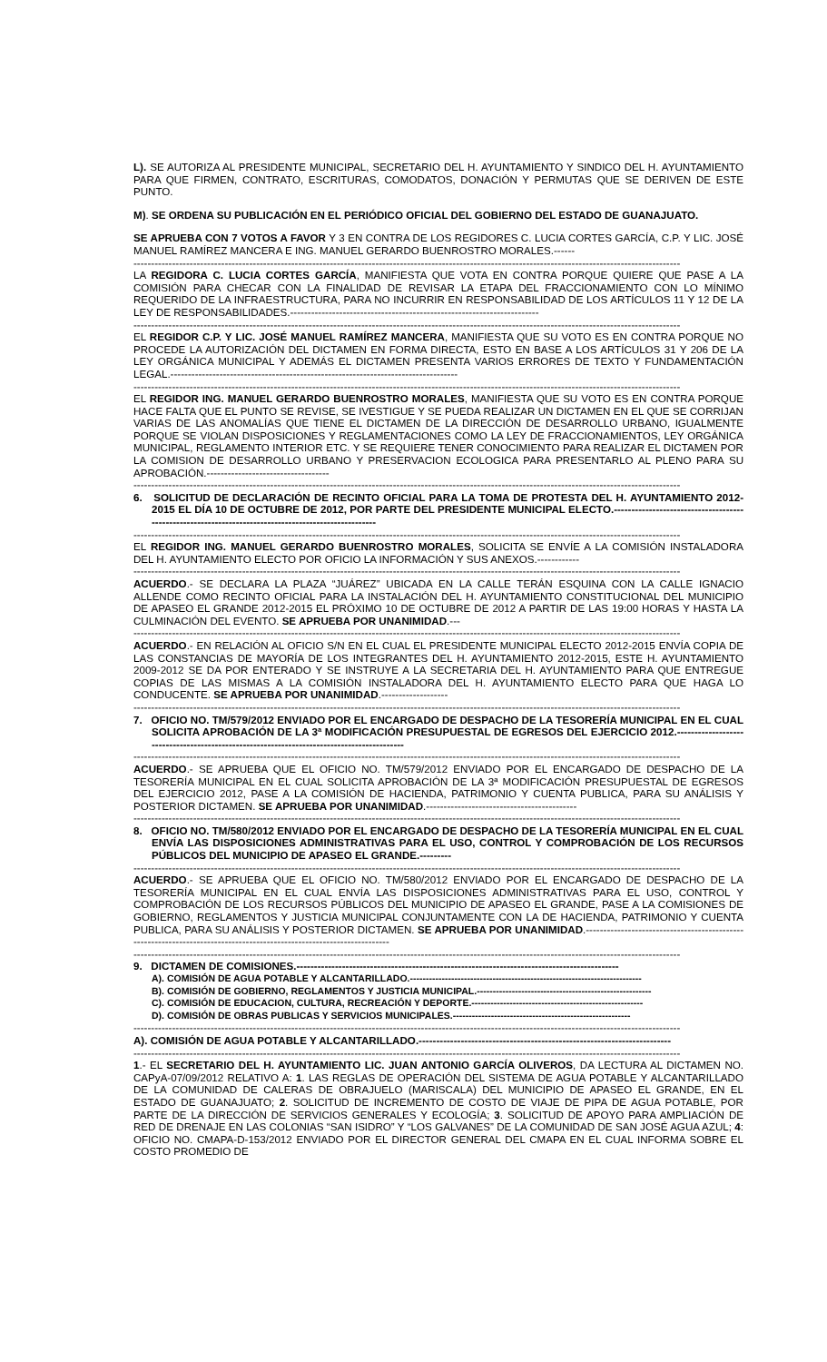L). SE AUTORIZA AL PRESIDENTE MUNICIPAL, SECRETARIO DEL H. AYUNTAMIENTO Y SINDICO DEL H. AYUNTAMIENTO PARA QUE FIRMEN, CONTRATO, ESCRITURAS, COMODATOS, DONACIÓN Y PERMUTAS QUE SE DERIVEN DE ESTE PUNTO.
M). SE ORDENA SU PUBLICACIÓN EN EL PERIÓDICO OFICIAL DEL GOBIERNO DEL ESTADO DE GUANAJUATO.
SE APRUEBA CON 7 VOTOS A FAVOR Y 3 EN CONTRA DE LOS REGIDORES C. LUCIA CORTES GARCÍA, C.P. Y LIC. JOSÉ MANUEL RAMÍREZ MANCERA E ING. MANUEL GERARDO BUENROSTRO MORALES.------
------------------------------------------------------------------------------------------------------------------------------------------------------------
LA REGIDORA C. LUCIA CORTES GARCÍA, MANIFIESTA QUE VOTA EN CONTRA PORQUE QUIERE QUE PASE A LA COMISIÓN PARA CHECAR CON LA FINALIDAD DE REVISAR LA ETAPA DEL FRACCIONAMIENTO CON LO MÍNIMO REQUERIDO DE LA INFRAESTRUCTURA, PARA NO INCURRIR EN RESPONSABILIDAD DE LOS ARTÍCULOS 11 Y 12 DE LA LEY DE RESPONSABILIDADES.-----------------------------------------------------------------------
------------------------------------------------------------------------------------------------------------------------------------------------------------
EL REGIDOR C.P. Y LIC. JOSÉ MANUEL RAMÍREZ MANCERA, MANIFIESTA QUE SU VOTO ES EN CONTRA PORQUE NO PROCEDE LA AUTORIZACIÓN DEL DICTAMEN EN FORMA DIRECTA, ESTO EN BASE A LOS ARTÍCULOS 31 Y 206 DE LA LEY ORGÁNICA MUNICIPAL Y ADEMÁS EL DICTAMEN PRESENTA VARIOS ERRORES DE TEXTO Y FUNDAMENTACIÓN LEGAL.----------------------------------------------------------------------------------
------------------------------------------------------------------------------------------------------------------------------------------------------------
EL REGIDOR ING. MANUEL GERARDO BUENROSTRO MORALES, MANIFIESTA QUE SU VOTO ES EN CONTRA PORQUE HACE FALTA QUE EL PUNTO SE REVISE, SE IVESTIGUE Y SE PUEDA REALIZAR UN DICTAMEN EN EL QUE SE CORRIJAN VARIAS DE LAS ANOMALÍAS QUE TIENE EL DICTAMEN DE LA DIRECCIÓN DE DESARROLLO URBANO, IGUALMENTE PORQUE SE VIOLAN DISPOSICIONES Y REGLAMENTACIONES COMO LA LEY DE FRACCIONAMIENTOS, LEY ORGÁNICA MUNICIPAL, REGLAMENTO INTERIOR ETC. Y SE REQUIERE TENER CONOCIMIENTO PARA REALIZAR EL DICTAMEN POR LA COMISION DE DESARROLLO URBANO Y PRESERVACION ECOLOGICA PARA PRESENTARLO AL PLENO PARA SU APROBACIÓN.-----------------------------------
------------------------------------------------------------------------------------------------------------------------------------------------------------
6. SOLICITUD DE DECLARACIÓN DE RECINTO OFICIAL PARA LA TOMA DE PROTESTA DEL H. AYUNTAMIENTO 2012-2015 EL DÍA 10 DE OCTUBRE DE 2012, POR PARTE DEL PRESIDENTE MUNICIPAL ELECTO.-----------------------------------------------------------------------------------------------------
------------------------------------------------------------------------------------------------------------------------------------------------------------
EL REGIDOR ING. MANUEL GERARDO BUENROSTRO MORALES, SOLICITA SE ENVÍE A LA COMISIÓN INSTALADORA DEL H. AYUNTAMIENTO ELECTO POR OFICIO LA INFORMACIÓN Y SUS ANEXOS.------------
------------------------------------------------------------------------------------------------------------------------------------------------------------
ACUERDO.- SE DECLARA LA PLAZA “JUÁREZ” UBICADA EN LA CALLE TERÁN ESQUINA CON LA CALLE IGNACIO ALLENDE COMO RECINTO OFICIAL PARA LA INSTALACIÓN DEL H. AYUNTAMIENTO CONSTITUCIONAL DEL MUNICIPIO DE APASEO EL GRANDE 2012-2015 EL PRÓXIMO 10 DE OCTUBRE DE 2012 A PARTIR DE LAS 19:00 HORAS Y HASTA LA CULMINACIÓN DEL EVENTO. SE APRUEBA POR UNANIMIDAD.---
------------------------------------------------------------------------------------------------------------------------------------------------------------
ACUERDO.- EN RELACIÓN AL OFICIO S/N EN EL CUAL EL PRESIDENTE MUNICIPAL ELECTO 2012-2015 ENVÍA COPIA DE LAS CONSTANCIAS DE MAYORÍA DE LOS INTEGRANTES DEL H. AYUNTAMIENTO 2012-2015, ESTE H. AYUNTAMIENTO 2009-2012 SE DA POR ENTERADO Y SE INSTRUYE A LA SECRETARIA DEL H. AYUNTAMIENTO PARA QUE ENTREGUE COPIAS DE LAS MISMAS A LA COMISIÓN INSTALADORA DEL H. AYUNTAMIENTO ELECTO PARA QUE HAGA LO CONDUCENTE. SE APRUEBA POR UNANIMIDAD.-------------------
------------------------------------------------------------------------------------------------------------------------------------------------------------
7. OFICIO NO. TM/579/2012 ENVIADO POR EL ENCARGADO DE DESPACHO DE LA TESORERÍA MUNICIPAL EN EL CUAL SOLICITA APROBACIÓN DE LA 3ª MODIFICACIÓN PRESUPUESTAL DE EGRESOS DEL EJERCICIO 2012.-------------------------------------------------------------------------------------------
------------------------------------------------------------------------------------------------------------------------------------------------------------
ACUERDO.- SE APRUEBA QUE EL OFICIO NO. TM/579/2012 ENVIADO POR EL ENCARGADO DE DESPACHO DE LA TESORERÍA MUNICIPAL EN EL CUAL SOLICITA APROBACIÓN DE LA 3ª MODIFICACIÓN PRESUPUESTAL DE EGRESOS DEL EJERCICIO 2012, PASE A LA COMISIÓN DE HACIENDA, PATRIMONIO Y CUENTA PUBLICA, PARA SU ANÁLISIS Y POSTERIOR DICTAMEN. SE APRUEBA POR UNANIMIDAD.-------------------------------------------
------------------------------------------------------------------------------------------------------------------------------------------------------------
8. OFICIO NO. TM/580/2012 ENVIADO POR EL ENCARGADO DE DESPACHO DE LA TESORERÍA MUNICIPAL EN EL CUAL ENVÍA LAS DISPOSICIONES ADMINISTRATIVAS PARA EL USO, CONTROL Y COMPROBACIÓN DE LOS RECURSOS PÚBLICOS DEL MUNICIPIO DE APASEO EL GRANDE.---------
------------------------------------------------------------------------------------------------------------------------------------------------------------
ACUERDO.- SE APRUEBA QUE EL OFICIO NO. TM/580/2012 ENVIADO POR EL ENCARGADO DE DESPACHO DE LA TESORERÍA MUNICIPAL EN EL CUAL ENVÍA LAS DISPOSICIONES ADMINISTRATIVAS PARA EL USO, CONTROL Y COMPROBACIÓN DE LOS RECURSOS PÚBLICOS DEL MUNICIPIO DE APASEO EL GRANDE, PASE A LA COMISIONES DE GOBIERNO, REGLAMENTOS Y JUSTICIA MUNICIPAL CONJUNTAMENTE CON LA DE HACIENDA, PATRIMONIO Y CUENTA PUBLICA, PARA SU ANÁLISIS Y POSTERIOR DICTAMEN. SE APRUEBA POR UNANIMIDAD.----------------------------------------------------------------------------------------------------------------------
------------------------------------------------------------------------------------------------------------------------------------------------------------
9. DICTAMEN DE COMISIONES.--------------------------------------------------------------------------------------------
A). COMISIÓN DE AGUA POTABLE Y ALCANTARILLADO.-------------------------------------------------------------------------
B). COMISIÓN DE GOBIERNO, REGLAMENTOS Y JUSTICIA MUNICIPAL.-------------------------------------------------------
C). COMISIÓN DE EDUCACION, CULTURA, RECREACIÓN Y DEPORTE.------------------------------------------------------
D). COMISIÓN DE OBRAS PUBLICAS Y SERVICIOS MUNICIPALES.--------------------------------------------------------
------------------------------------------------------------------------------------------------------------------------------------------------------------
A). COMISIÓN DE AGUA POTABLE Y ALCANTARILLADO.------------------------------------------------------------------------
------------------------------------------------------------------------------------------------------------------------------------------------------------
1.- EL SECRETARIO DEL H. AYUNTAMIENTO LIC. JUAN ANTONIO GARCÍA OLIVEROS, DA LECTURA AL DICTAMEN NO. CAPyA-07/09/2012 RELATIVO A: 1. LAS REGLAS DE OPERACIÓN DEL SISTEMA DE AGUA POTABLE Y ALCANTARILLADO DE LA COMUNIDAD DE CALERAS DE OBRAJUELO (MARISCALA) DEL MUNICIPIO DE APASEO EL GRANDE, EN EL ESTADO DE GUANAJUATO; 2. SOLICITUD DE INCREMENTO DE COSTO DE VIAJE DE PIPA DE AGUA POTABLE, POR PARTE DE LA DIRECCIÓN DE SERVICIOS GENERALES Y ECOLOGÍA; 3. SOLICITUD DE APOYO PARA AMPLIACIÓN DE RED DE DRENAJE EN LAS COLONIAS “SAN ISIDRO” Y “LOS GALVANES” DE LA COMUNIDAD DE SAN JOSÉ AGUA AZUL; 4: OFICIO NO. CMAPA-D-153/2012 ENVIADO POR EL DIRECTOR GENERAL DEL CMAPA EN EL CUAL INFORMA SOBRE EL COSTO PROMEDIO DE